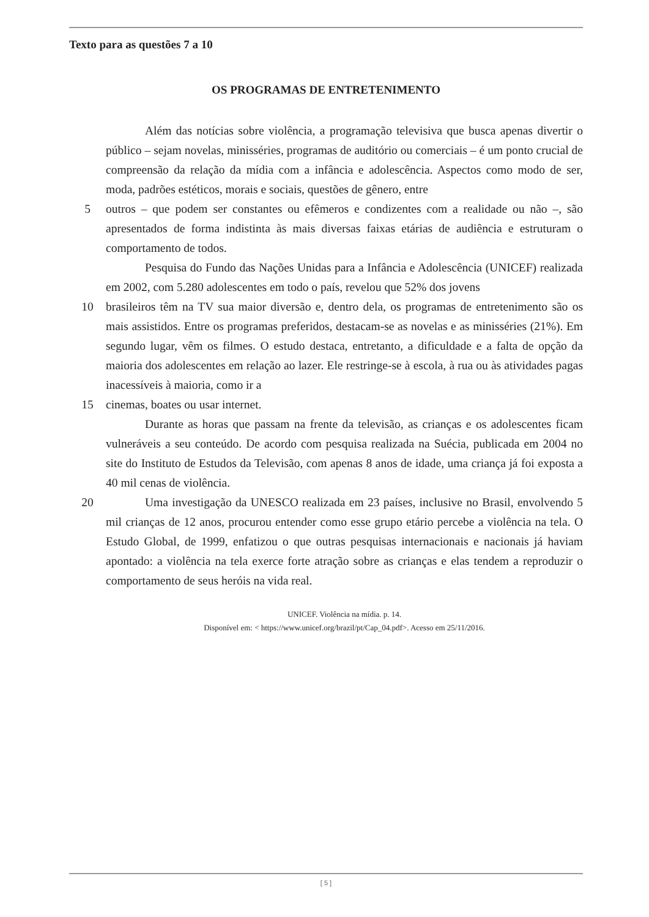Texto para as questões 7 a 10
OS PROGRAMAS DE ENTRETENIMENTO
Além das notícias sobre violência, a programação televisiva que busca apenas divertir o público – sejam novelas, minisséries, programas de auditório ou comerciais – é um ponto crucial de compreensão da relação da mídia com a infância e adolescência. Aspectos como modo de ser, moda, padrões estéticos, morais e sociais, questões de gênero, entre
5 outros – que podem ser constantes ou efêmeros e condizentes com a realidade ou não –, são apresentados de forma indistinta às mais diversas faixas etárias de audiência e estruturam o comportamento de todos.
Pesquisa do Fundo das Nações Unidas para a Infância e Adolescência (UNICEF) realizada em 2002, com 5.280 adolescentes em todo o país, revelou que 52% dos jovens
10 brasileiros têm na TV sua maior diversão e, dentro dela, os programas de entretenimento são os mais assistidos. Entre os programas preferidos, destacam-se as novelas e as minisséries (21%). Em segundo lugar, vêm os filmes. O estudo destaca, entretanto, a dificuldade e a falta de opção da maioria dos adolescentes em relação ao lazer. Ele restringe-se à escola, à rua ou às atividades pagas inacessíveis à maioria, como ir a
15 cinemas, boates ou usar internet.
Durante as horas que passam na frente da televisão, as crianças e os adolescentes ficam vulneráveis a seu conteúdo. De acordo com pesquisa realizada na Suécia, publicada em 2004 no site do Instituto de Estudos da Televisão, com apenas 8 anos de idade, uma criança já foi exposta a 40 mil cenas de violência.
20 Uma investigação da UNESCO realizada em 23 países, inclusive no Brasil, envolvendo 5 mil crianças de 12 anos, procurou entender como esse grupo etário percebe a violência na tela. O Estudo Global, de 1999, enfatizou o que outras pesquisas internacionais e nacionais já haviam apontado: a violência na tela exerce forte atração sobre as crianças e elas tendem a reproduzir o comportamento de seus heróis na vida real.
UNICEF. Violência na mídia. p. 14.
Disponível em: < https://www.unicef.org/brazil/pt/Cap_04.pdf>. Acesso em 25/11/2016.
[ 5 ]